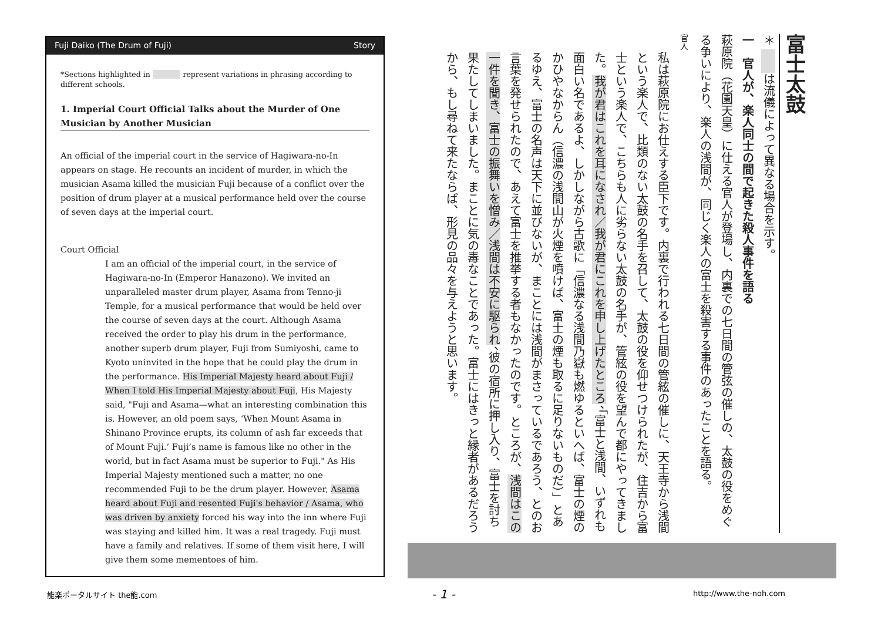Fuji Daiko (The Drum of Fuji) Story
*Sections highlighted in represent variations in phrasing according to different schools.
1. Imperial Court Official Talks about the Murder of One Musician by Another Musician
An official of the imperial court in the service of Hagiwara-no-In appears on stage. He recounts an incident of murder, in which the musician Asama killed the musician Fuji because of a conflict over the position of drum player at a musical performance held over the course of seven days at the imperial court.
Court Official
I am an official of the imperial court, in the service of Hagiwara-no-In (Emperor Hanazono). We invited an unparalleled master drum player, Asama from Tenno-ji Temple, for a musical performance that would be held over the course of seven days at the court. Although Asama received the order to play his drum in the performance, another superb drum player, Fuji from Sumiyoshi, came to Kyoto uninvited in the hope that he could play the drum in the performance. His Imperial Majesty heard about Fuji / When I told His Imperial Majesty about Fuji, His Majesty said, "Fuji and Asama—what an interesting combination this is. However, an old poem says, ‘When Mount Asama in Shinano Province erupts, its column of ash far exceeds that of Mount Fuji.’ Fuji’s name is famous like no other in the world, but in fact Asama must be superior to Fuji." As His Imperial Majesty mentioned such a matter, no one recommended Fuji to be the drum player. However, Asama heard about Fuji and resented Fuji's behavior / Asama, who was driven by anxiety forced his way into the inn where Fuji was staying and killed him. It was a real tragedy. Fuji must have a family and relatives. If some of them visit here, I will give them some mementoes of him.
富士太鼓
＊ 　　 は流儀によって異なる場合を示す。
一　官人が、楽人同士の間で起きた殺人事件を語る
萩原院（花園天皇）に仕える官人が登場し、内裏での七日間の管弦の催しの、太鼓の役をめぐる争いにより、楽人の浅間が、同じく楽人の富士を殺害する事件のあったことを語る。
官人
私は萩原院にお仕えする臣下です。内裏で行われる七日間の管絃の催しに、天王寺から浅間という楽人で、比類のない太鼓の名手を召して、太鼓の役を仰せつけられたが、住吉から富士という楽人で、こちらも人に劣らない太鼓の名手が、管絃の役を望んで都にやってきました。我が君はこれを耳になされ／我が君にこれを申し上げたところ、「富士と浅間、いずれも面白い名であるよ、しかしながら古歌に「信濃なる浅間乃嶽も燃ゆるといへば、富士の煙のかひやなからん（信濃の浅間山が火煙を噴けば、富士の煙も取るに足りないものだ）」とあるゆえ、富士の名声は天下に並びないが、まことには浅間がまさっているであろう、とのお言葉を発せられたので、あえて富士を推挙する者もなかったのです。ところが、浅間はこの一件を聞き、富士の振舞いを憎み／浅間は不安に駆られ、彼の宿所に押し入り、富士を討ち果たしてしまいました。まことに気の毒なことであった。富士にはきっと縁者があるだろうから、もし尋ねて来たならば、形見の品々を与えようと思います。
能楽ポータルサイト the能.com - 1 - http://www.the-noh.com